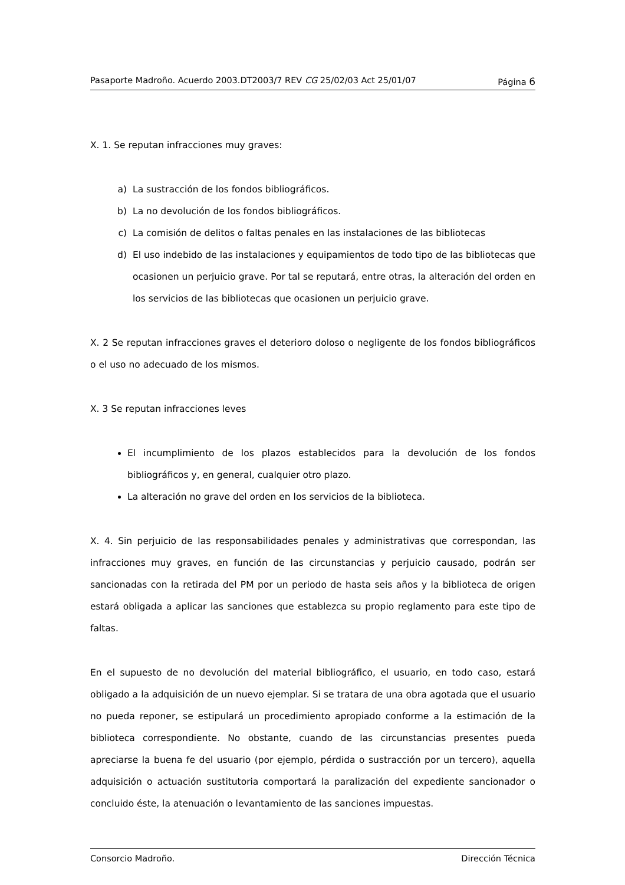Pasaporte Madroño. Acuerdo 2003.DT2003/7 REV CG 25/02/03 Act 25/01/07 Página 6
X. 1. Se reputan infracciones muy graves:
a) La sustracción de los fondos bibliográficos.
b) La no devolución de los fondos bibliográficos.
c) La comisión de delitos o faltas penales en las instalaciones de las bibliotecas
d) El uso indebido de las instalaciones y equipamientos de todo tipo de las bibliotecas que ocasionen un perjuicio grave. Por tal se reputará, entre otras, la alteración del orden en los servicios de las bibliotecas que ocasionen un perjuicio grave.
X. 2 Se reputan infracciones graves el deterioro doloso o negligente de los fondos bibliográficos o el uso no adecuado de los mismos.
X. 3 Se reputan infracciones leves
El incumplimiento de los plazos establecidos para la devolución de los fondos bibliográficos y, en general, cualquier otro plazo.
La alteración no grave del orden en los servicios de la biblioteca.
X. 4. Sin perjuicio de las responsabilidades penales y administrativas que correspondan, las infracciones muy graves, en función de las circunstancias y perjuicio causado, podrán ser sancionadas con la retirada del PM por un periodo de hasta seis años y la biblioteca de origen estará obligada a aplicar las sanciones que establezca su propio reglamento para este tipo de faltas.
En el supuesto de no devolución del material bibliográfico, el usuario, en todo caso, estará obligado a la adquisición de un nuevo ejemplar. Si se tratara de una obra agotada que el usuario no pueda reponer, se estipulará un procedimiento apropiado conforme a la estimación de la biblioteca correspondiente. No obstante, cuando de las circunstancias presentes pueda apreciarse la buena fe del usuario (por ejemplo, pérdida o sustracción por un tercero), aquella adquisición o actuación sustitutoria comportará la paralización del expediente sancionador o concluido éste, la atenuación o levantamiento de las sanciones impuestas.
Consorcio Madroño. Dirección Técnica